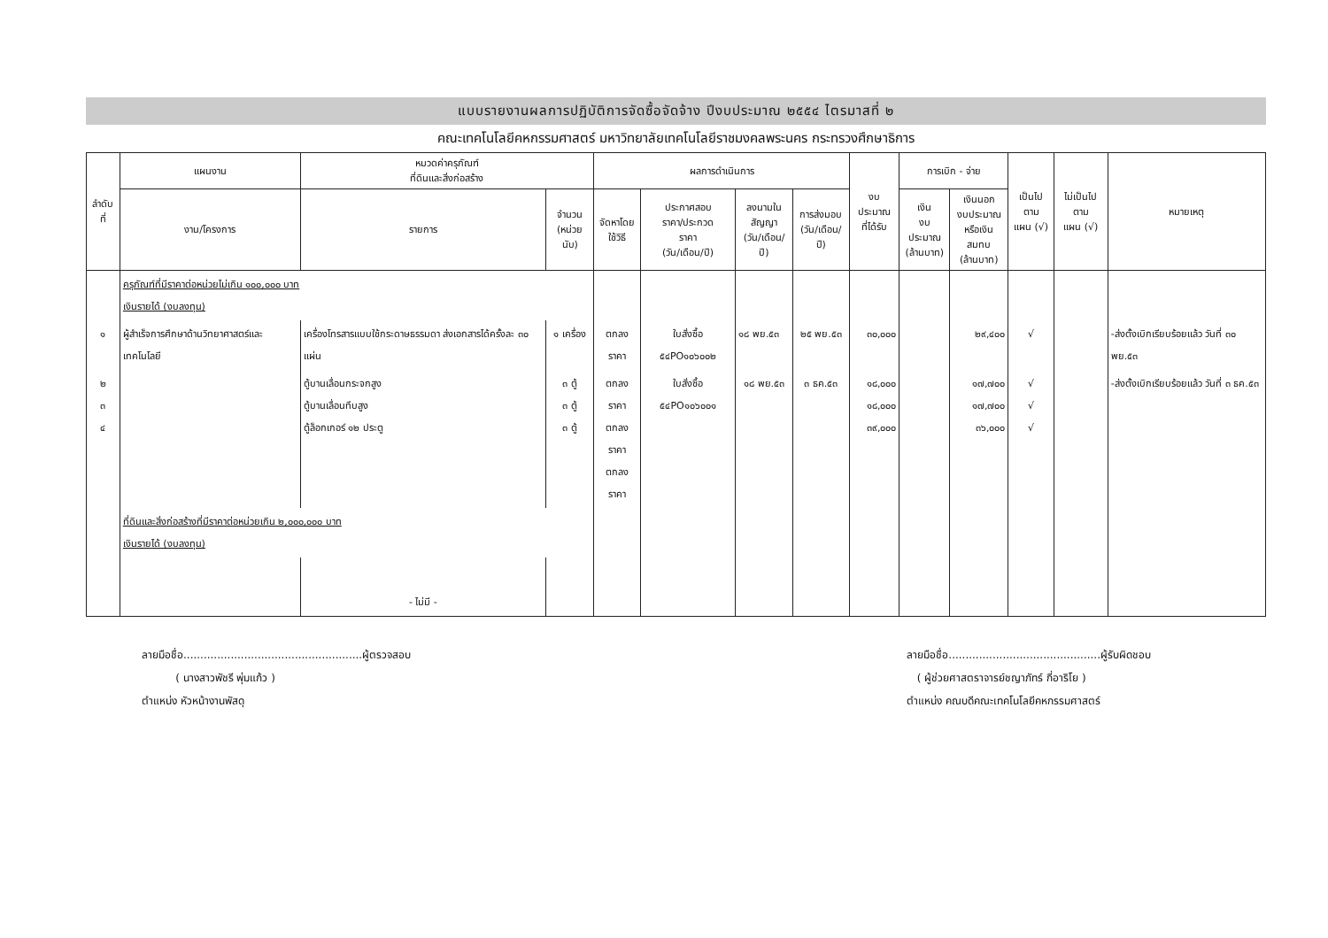แบบรายงานผลการปฏิบัติการจัดซื้อจัดจ้าง ปีงบประมาณ ๒๕๕๔ ไตรมาสที่ ๒
คณะเทคโนโลยีคหกรรมศาสตร์ มหาวิทยาลัยเทคโนโลยีราชมงคลพระนคร กระทรวงศึกษาธิการ
| ลำดับที่ | แผนงาน | หมวดค่าครุภัณฑ์ ที่ดินและสิ่งก่อสร้าง | | ผลการดำเนินการ | | | | งบประมาณ ที่ได้รับ | การเบิก - จ่าย | | เป็นไปตาม แผน (√) | ไม่เป็นไปตาม แผน (√) | หมายเหตุ |
| --- | --- | --- | --- | --- | --- | --- | --- | --- | --- | --- | --- | --- | --- |
| | งาน/โครงการ | รายการ | จำนวน (หน่วยนับ) | จัดหาโดย ใช้วิธี | ประกาศสอบ ราคา/ประกวด ราคา (วัน/เดือน/ปี) | ลงนามใน สัญญา (วัน/เดือน/ปี) | การส่งมอบ (วัน/เดือน/ปี) | | เงิน งบประมาณ (ล้านบาท) | เงินนอก งบประมาณ หรือเงินสมทบ (ล้านบาท) | | | |
| | ครุภัณฑ์ที่มีราคาต่อหน่วยไม่เกิน ๑๐๐,๐๐๐ บาท เงินรายได้ (งบลงทุน) | | | | | | | | | | | | |
| ๑ | ผู้สำเร็จการศึกษาด้านวิทยาศาสตร์และเทคโนโลยี | เครื่องโทรสารแบบใช้กระดาษธรรมดา ส่งเอกสารได้ครั้งละ ๓๐ แผ่น | ๑ เครื่อง | ตกลงราคา | ใบสั่งซื้อ ๕๔PO๑๐๖๐๐๒ | ๑๘ พย.๕๓ | ๒๕ พย.๕๓ | ๓๐,๐๐๐ | | ๒๙,๔๐๐ | √ | | -ส่งตั้งเบิกเรียบร้อยแล้ว วันที่ ๓๐ พย.๕๓ |
| ๒ ๓ ๔ | | ตู้บานเลื่อนกระจกสูง ตู้บานเลื่อนทึบสูง ตู้ล็อกเกอร์ ๑๒ ประตู | ๓ ตู้ ๓ ตู้ ๓ ตู้ | ตกลงราคา ตกลงราคา ตกลงราคา | ใบสั่งซื้อ ๕๔PO๑๐๖๐๐๑ | ๑๘ พย.๕๓ | ๓ ธค.๕๓ | ๑๘,๐๐๐ ๑๘,๐๐๐ ๓๙,๐๐๐ | | ๑๗,๗๐๐ ๑๗,๗๐๐ ๓๖,๐๐๐ | √ √ √ | | -ส่งตั้งเบิกเรียบร้อยแล้ว วันที่ ๓ ธค.๕๓ |
| | ที่ดินและสิ่งก่อสร้างที่มีราคาต่อหน่วยเกิน ๒,๐๐๐,๐๐๐ บาท เงินรายได้ (งบลงทุน) | | | | | | | | | | | | |
| | | - ไม่มี - | | | | | | | | | | | |
ลายมือชื่อ.....................................................ผู้ตรวจสอบ
( นางสาวพัชรี พุ่มแก้ว )
ตำแหน่ง หัวหน้างานพัสดุ
ลายมือชื่อ.............................................ผู้รับผิดชอบ
( ผู้ช่วยศาสตราจารย์ชญาภัทร์ กี่อาริโย )
ตำแหน่ง คณบดีคณะเทคโนโลยีคหกรรมศาสตร์